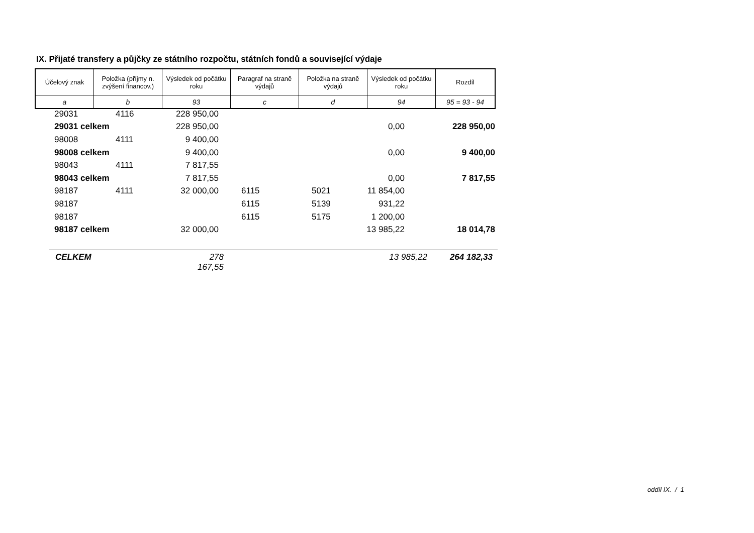IX. Přijaté transfery a půjčky ze státního rozpočtu, státních fondů a související výdaje
| Účelový znak | Položka (příjmy n. zvýšení financov.) | Výsledek od počátku roku | Paragraf na straně výdajů | Položka na straně výdajů | Výsledek od počátku roku | Rozdíl |
| --- | --- | --- | --- | --- | --- | --- |
| a | b | 93 | c | d | 94 | 95 = 93 - 94 |
| | 29031 | 4116 | 228 950,00 | | | | |
| | 29031 celkem | | 228 950,00 | | | 0,00 | 228 950,00 |
| | 98008 | 4111 | 9 400,00 | | | | |
| | 98008 celkem | | 9 400,00 | | | 0,00 | 9 400,00 |
| | 98043 | 4111 | 7 817,55 | | | | |
| | 98043 celkem | | 7 817,55 | | | 0,00 | 7 817,55 |
| | 98187 | 4111 | 32 000,00 | 6115 | 5021 | 11 854,00 | |
| | 98187 | | | 6115 | 5139 | 931,22 | |
| | 98187 | | | 6115 | 5175 | 1 200,00 | |
| | 98187 celkem | | 32 000,00 | | | 13 985,22 | 18 014,78 |
CELKEM 278 167,55 13 985,22 264 182,33
oddíl IX. / 1